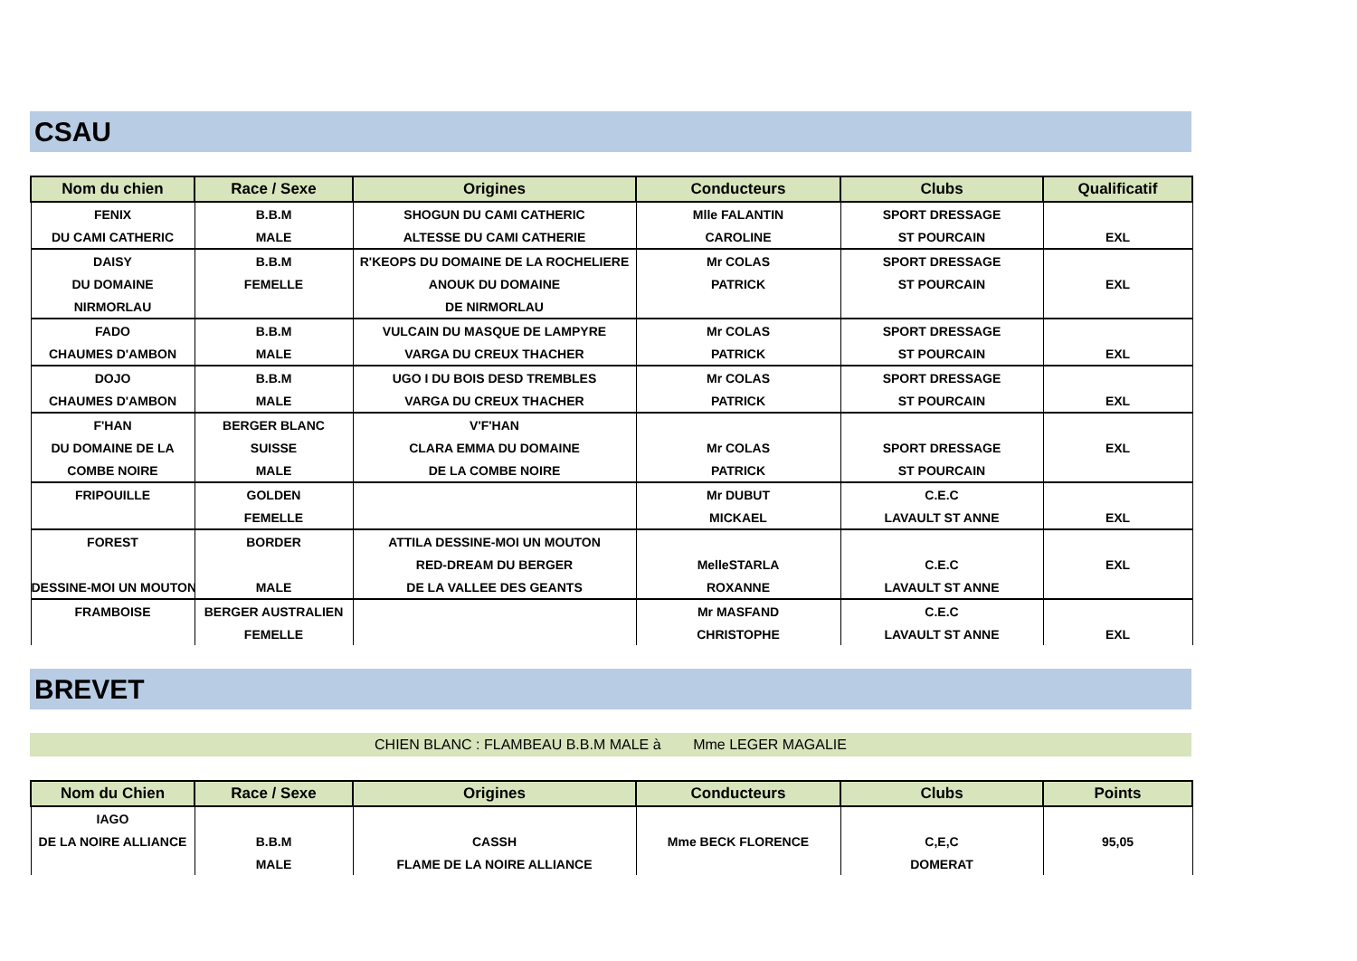CSAU
| Nom du chien | Race / Sexe | Origines | Conducteurs | Clubs | Qualificatif |
| --- | --- | --- | --- | --- | --- |
| FENIX | B.B.M | SHOGUN DU CAMI CATHERIC | Mlle FALANTIN | SPORT DRESSAGE | |
| DU CAMI CATHERIC | MALE | ALTESSE DU CAMI CATHERIE | CAROLINE | ST POURCAIN | EXL |
| DAISY | B.B.M | R'KEOPS DU DOMAINE DE LA ROCHELIERE | Mr COLAS | SPORT DRESSAGE | |
| DU DOMAINE | FEMELLE | ANOUK DU DOMAINE | PATRICK | ST POURCAIN | EXL |
| NIRMORLAU | | DE NIRMORLAU | | | |
| FADO | B.B.M | VULCAIN DU MASQUE DE LAMPYRE | Mr COLAS | SPORT DRESSAGE | |
| CHAUMES D'AMBON | MALE | VARGA DU CREUX THACHER | PATRICK | ST POURCAIN | EXL |
| DOJO | B.B.M | UGO I DU BOIS DESD TREMBLES | Mr COLAS | SPORT DRESSAGE | |
| CHAUMES D'AMBON | MALE | VARGA DU CREUX THACHER | PATRICK | ST POURCAIN | EXL |
| F'HAN | BERGER BLANC | V'F'HAN | | | |
| DU DOMAINE DE LA | SUISSE | CLARA EMMA DU DOMAINE | Mr COLAS | SPORT DRESSAGE | EXL |
| COMBE NOIRE | MALE | DE LA COMBE NOIRE | PATRICK | ST POURCAIN | |
| FRIPOUILLE | GOLDEN | | Mr DUBUT | C.E.C | |
| | FEMELLE | | MICKAEL | LAVAULT ST ANNE | EXL |
| FOREST | BORDER | ATTILA DESSINE-MOI UN MOUTON | | | |
| | | RED-DREAM DU BERGER | MelleSTARLA | C.E.C | EXL |
| DESSINE-MOI UN MOUTON | MALE | DE LA VALLEE DES GEANTS | ROXANNE | LAVAULT ST ANNE | |
| FRAMBOISE | BERGER AUSTRALIEN | | Mr MASFAND | C.E.C | |
| | FEMELLE | | CHRISTOPHE | LAVAULT ST ANNE | EXL |
BREVET
CHIEN BLANC : FLAMBEAU B.B.M MALE à Mme LEGER MAGALIE
| Nom du Chien | Race / Sexe | Origines | Conducteurs | Clubs | Points |
| --- | --- | --- | --- | --- | --- |
| IAGO | | | | | |
| DE LA NOIRE ALLIANCE | B.B.M | CASSH | Mme BECK FLORENCE | C,E,C | 95,05 |
| | MALE | FLAME DE LA NOIRE ALLIANCE | | DOMERAT | |